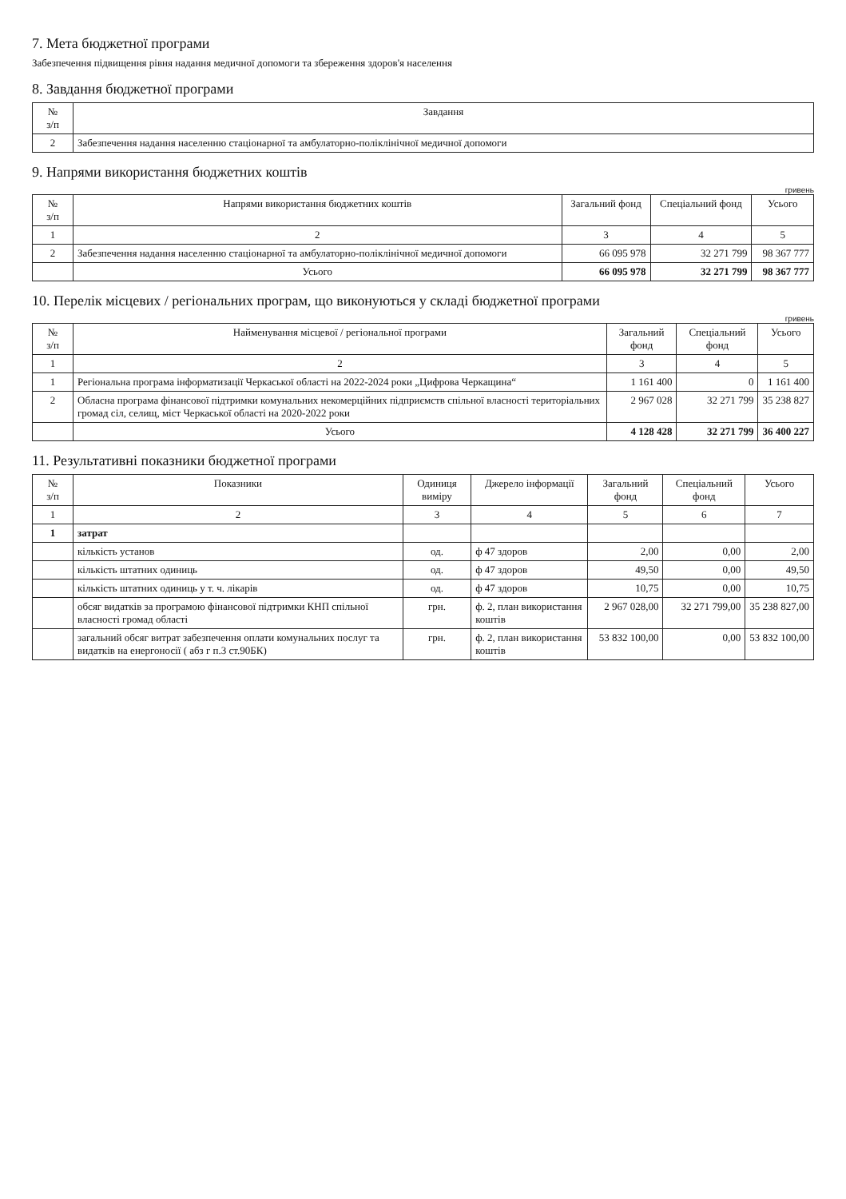7. Мета бюджетної програми
Забезпечення підвищення рівня надання медичної допомоги та збереження здоров'я населення
8. Завдання бюджетної програми
| № з/п | Завдання |
| --- | --- |
| 2 | Забезпечення надання населенню стаціонарної та амбулаторно-поліклінічної медичної допомоги |
9. Напрями використання бюджетних коштів
гривень
| № з/п | Напрями використання бюджетних коштів | Загальний фонд | Спеціальний фонд | Усього |
| --- | --- | --- | --- | --- |
| 1 | 2 | 3 | 4 | 5 |
| 2 | Забезпечення надання населенню стаціонарної та амбулаторно-поліклінічної медичної допомоги | 66 095 978 | 32 271 799 | 98 367 777 |
| | Усього | 66 095 978 | 32 271 799 | 98 367 777 |
10. Перелік місцевих / регіональних програм, що виконуються у складі бюджетної програми
гривень
| № з/п | Найменування місцевої / регіональної програми | Загальний фонд | Спеціальний фонд | Усього |
| --- | --- | --- | --- | --- |
| 1 | 2 | 3 | 4 | 5 |
| 1 | Регіональна програма інформатизації Черкаської області на 2022-2024 роки „Цифрова Черкащина“ | 1 161 400 | 0 | 1 161 400 |
| 2 | Обласна програма фінансової підтримки комунальних некомерційних підприємств спільної власності територіальних громад сіл, селищ, міст Черкаської області на 2020-2022 роки | 2 967 028 | 32 271 799 | 35 238 827 |
| | Усього | 4 128 428 | 32 271 799 | 36 400 227 |
11. Результативні показники бюджетної програми
| № з/п | Показники | Одиниця виміру | Джерело інформації | Загальний фонд | Спеціальний фонд | Усього |
| --- | --- | --- | --- | --- | --- | --- |
| 1 | 2 | 3 | 4 | 5 | 6 | 7 |
| 1 | затрат | | | | | |
| | кількість установ | од. | ф 47 здоров | 2,00 | 0,00 | 2,00 |
| | кількість штатних одиниць | од. | ф 47 здоров | 49,50 | 0,00 | 49,50 |
| | кількість штатних одиниць у т. ч. лікарів | од. | ф 47 здоров | 10,75 | 0,00 | 10,75 |
| | обсяг видатків за програмою фінансової підтримки КНП спільної власності громад області | грн. | ф. 2, план використання коштів | 2 967 028,00 | 32 271 799,00 | 35 238 827,00 |
| | загальний обсяг витрат забезпечення оплати комунальних послуг та видатків на енергоносії ( абз г п.3 ст.90БК) | грн. | ф. 2, план використання коштів | 53 832 100,00 | 0,00 | 53 832 100,00 |